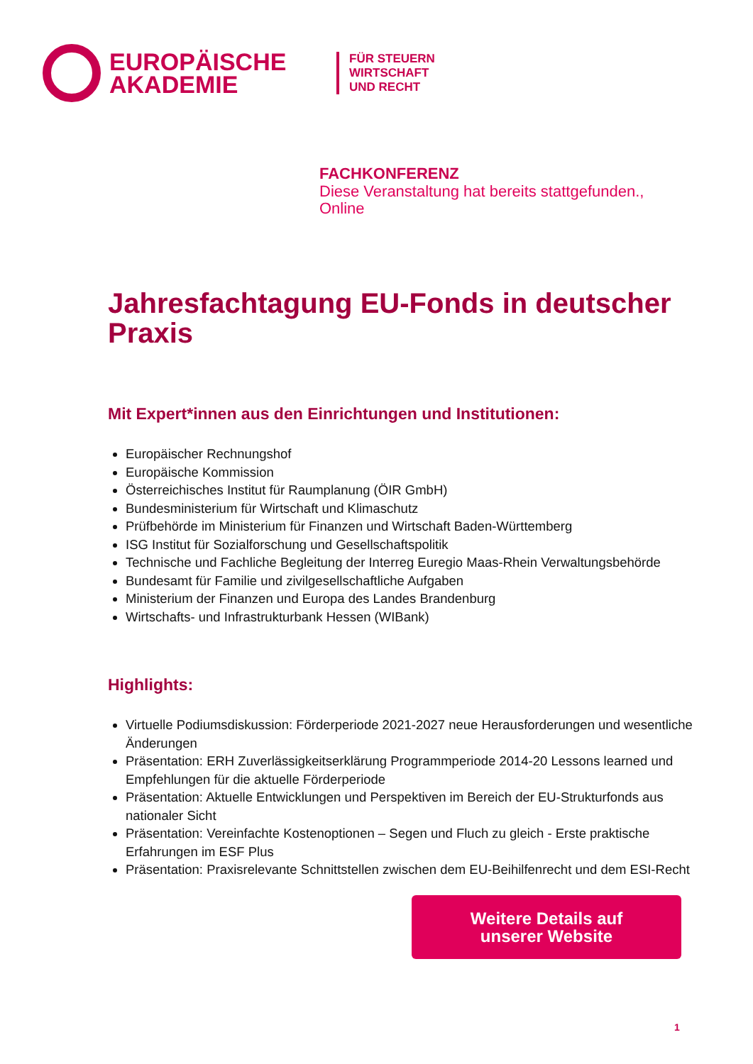EUROPÄISCHE AKADEMIE
FÜR STEUERN
WIRTSCHAFT
UND RECHT
FACHKONFERENZ
Diese Veranstaltung hat bereits stattgefunden.,
Online
Jahresfachtagung EU-Fonds in deutscher Praxis
Mit Expert*innen aus den Einrichtungen und Institutionen:
Europäischer Rechnungshof
Europäische Kommission
Österreichisches Institut für Raumplanung (ÖIR GmbH)
Bundesministerium für Wirtschaft und Klimaschutz
Prüfbehörde im Ministerium für Finanzen und Wirtschaft Baden-Württemberg
ISG Institut für Sozialforschung und Gesellschaftspolitik
Technische und Fachliche Begleitung der Interreg Euregio Maas-Rhein Verwaltungsbehörde
Bundesamt für Familie und zivilgesellschaftliche Aufgaben
Ministerium der Finanzen und Europa des Landes Brandenburg
Wirtschafts- und Infrastrukturbank Hessen (WIBank)
Highlights:
Virtuelle Podiumsdiskussion: Förderperiode 2021-2027 neue Herausforderungen und wesentliche Änderungen
Präsentation: ERH Zuverlässigkeitserklärung Programmperiode 2014-20 Lessons learned und Empfehlungen für die aktuelle Förderperiode
Präsentation: Aktuelle Entwicklungen und Perspektiven im Bereich der EU-Strukturfonds aus nationaler Sicht
Präsentation: Vereinfachte Kostenoptionen – Segen und Fluch zu gleich - Erste praktische Erfahrungen im ESF Plus
Präsentation: Praxisrelevante Schnittstellen zwischen dem EU-Beihilfenrecht und dem ESI-Recht
Weitere Details auf
unserer Website
1